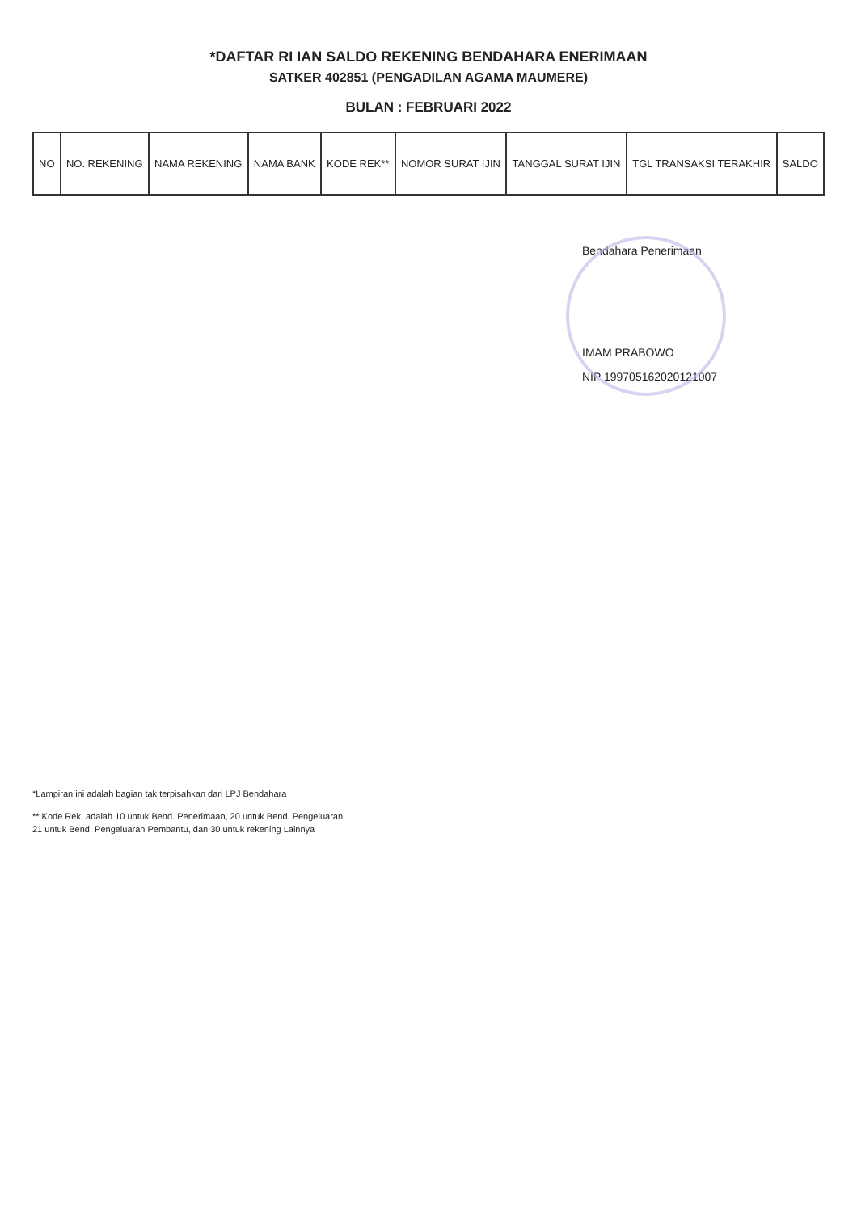*DAFTAR RI IAN SALDO REKENING BENDAHARA ENERIMAAN
SATKER 402851 (PENGADILAN AGAMA MAUMERE)
BULAN : FEBRUARI 2022
| NO | NO. REKENING | NAMA REKENING | NAMA BANK | KODE REK** | NOMOR SURAT IJIN | TANGGAL SURAT IJIN | TGL TRANSAKSI TERAKHIR | SALDO |
| --- | --- | --- | --- | --- | --- | --- | --- | --- |
Bendahara Penerimaan
IMAM PRABOWO
NIP 199705162020121007
*Lampiran ini adalah bagian tak terpisahkan dari LPJ Bendahara
** Kode Rek. adalah 10 untuk Bend. Penerimaan, 20 untuk Bend. Pengeluaran,
21 untuk Bend. Pengeluaran Pembantu, dan 30 untuk rekening Lainnya